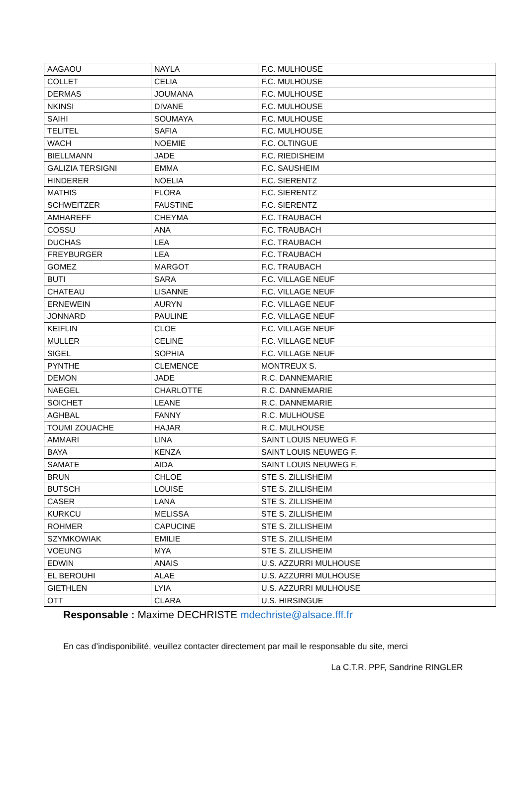| AAGAOU | NAYLA | F.C. MULHOUSE |
| COLLET | CELIA | F.C. MULHOUSE |
| DERMAS | JOUMANA | F.C. MULHOUSE |
| NKINSI | DIVANE | F.C. MULHOUSE |
| SAIHI | SOUMAYA | F.C. MULHOUSE |
| TELITEL | SAFIA | F.C. MULHOUSE |
| WACH | NOEMIE | F.C. OLTINGUE |
| BIELLMANN | JADE | F.C. RIEDISHEIM |
| GALIZIA TERSIGNI | EMMA | F.C. SAUSHEIM |
| HINDERER | NOELIA | F.C. SIERENTZ |
| MATHIS | FLORA | F.C. SIERENTZ |
| SCHWEITZER | FAUSTINE | F.C. SIERENTZ |
| AMHAREFF | CHEYMA | F.C. TRAUBACH |
| COSSU | ANA | F.C. TRAUBACH |
| DUCHAS | LEA | F.C. TRAUBACH |
| FREYBURGER | LEA | F.C. TRAUBACH |
| GOMEZ | MARGOT | F.C. TRAUBACH |
| BUTI | SARA | F.C. VILLAGE NEUF |
| CHATEAU | LISANNE | F.C. VILLAGE NEUF |
| ERNEWEIN | AURYN | F.C. VILLAGE NEUF |
| JONNARD | PAULINE | F.C. VILLAGE NEUF |
| KEIFLIN | CLOE | F.C. VILLAGE NEUF |
| MULLER | CELINE | F.C. VILLAGE NEUF |
| SIGEL | SOPHIA | F.C. VILLAGE NEUF |
| PYNTHE | CLEMENCE | MONTREUX S. |
| DEMON | JADE | R.C. DANNEMARIE |
| NAEGEL | CHARLOTTE | R.C. DANNEMARIE |
| SOICHET | LEANE | R.C. DANNEMARIE |
| AGHBAL | FANNY | R.C. MULHOUSE |
| TOUMI ZOUACHE | HAJAR | R.C. MULHOUSE |
| AMMARI | LINA | SAINT LOUIS NEUWEG F. |
| BAYA | KENZA | SAINT LOUIS NEUWEG F. |
| SAMATE | AIDA | SAINT LOUIS NEUWEG F. |
| BRUN | CHLOE | STE S. ZILLISHEIM |
| BUTSCH | LOUISE | STE S. ZILLISHEIM |
| CASER | LANA | STE S. ZILLISHEIM |
| KURKCU | MELISSA | STE S. ZILLISHEIM |
| ROHMER | CAPUCINE | STE S. ZILLISHEIM |
| SZYMKOWIAK | EMILIE | STE S. ZILLISHEIM |
| VOEUNG | MYA | STE S. ZILLISHEIM |
| EDWIN | ANAIS | U.S. AZZURRI MULHOUSE |
| EL BEROUHI | ALAE | U.S. AZZURRI MULHOUSE |
| GIETHLEN | LYIA | U.S. AZZURRI MULHOUSE |
| OTT | CLARA | U.S. HIRSINGUE |
Responsable : Maxime DECHRISTE mdechriste@alsace.fff.fr
En cas d’indisponibilité, veuillez contacter directement par mail le responsable du site, merci
La C.T.R. PPF, Sandrine RINGLER